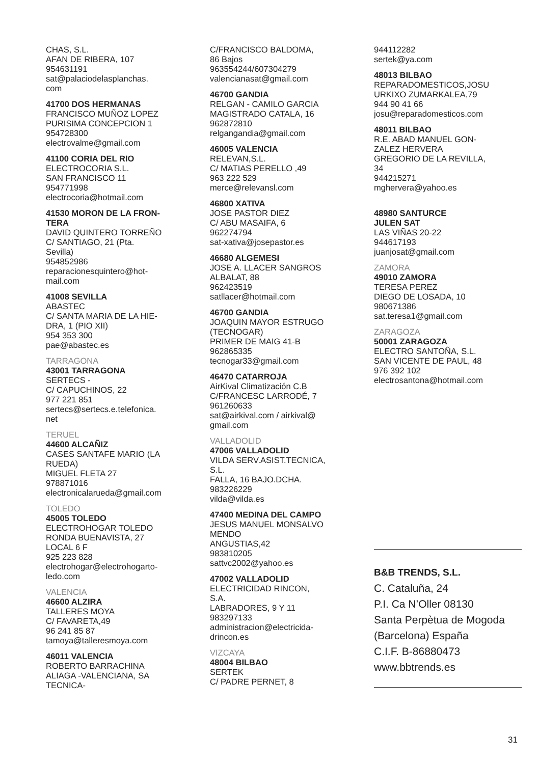CHAS, S.L.
AFAN DE RIBERA, 107
954631191
sat@palaciodelasplanchas.
com
41700 DOS HERMANAS
FRANCISCO MUÑOZ LOPEZ
PURISIMA CONCEPCION 1
954728300
electrovalme@gmail.com
41100 CORIA DEL RIO
ELECTROCORIA S.L.
SAN FRANCISCO 11
954771998
electrocoria@hotmail.com
41530 MORON DE LA FRON-
TERA
DAVID QUINTERO TORREÑO
C/ SANTIAGO, 21 (Pta.
Sevilla)
954852986
reparacionesquintero@hot-
mail.com
41008 SEVILLA
ABASTEC
C/ SANTA MARIA DE LA HIE-
DRA, 1 (PIO XII)
954 353 300
pae@abastec.es
TARRAGONA
43001 TARRAGONA
SERTECS -
C/ CAPUCHINOS, 22
977 221 851
sertecs@sertecs.e.telefonica.
net
TERUEL
44600 ALCAÑIZ
CASES SANTAFE MARIO (LA
RUEDA)
MIGUEL FLETA 27
978871016
electronicalarueda@gmail.com
TOLEDO
45005 TOLEDO
ELECTROHOGAR TOLEDO
RONDA BUENAVISTA, 27
LOCAL 6 F
925 223 828
electrohogar@electrohogarto-
ledo.com
VALENCIA
46600 ALZIRA
TALLERES MOYA
C/ FAVARETA,49
96 241 85 87
tamoya@talleresmoya.com
46011 VALENCIA
ROBERTO BARRACHINA
ALIAGA -VALENCIANA, SA
TECNICA-
C/FRANCISCO BALDOMA,
86 Bajos
963554244/607304279
valencianasat@gmail.com
46700 GANDIA
RELGAN - CAMILO GARCIA
MAGISTRADO CATALA, 16
962872810
relgangandia@gmail.com
46005 VALENCIA
RELEVAN,S.L.
C/ MATIAS PERELLO ,49
963 222 529
merce@relevansl.com
46800 XATIVA
JOSE PASTOR DIEZ
C/ ABU MASAIFA, 6
962274794
sat-xativa@josepastor.es
46680 ALGEMESI
JOSE A. LLACER SANGROS
ALBALAT, 88
962423519
satllacer@hotmail.com
46700 GANDIA
JOAQUIN MAYOR ESTRUGO
(TECNOGAR)
PRIMER DE MAIG 41-B
962865335
tecnogar33@gmail.com
46470 CATARROJA
AirKival Climatización C.B
C/FRANCESC LARRODÉ, 7
961260633
sat@airkival.com / airkival@
gmail.com
VALLADOLID
47006 VALLADOLID
VILDA SERV.ASIST.TECNICA,
S.L.
FALLA, 16 BAJO.DCHA.
983226229
vilda@vilda.es
47400 MEDINA DEL CAMPO
JESUS MANUEL MONSALVO
MENDO
ANGUSTIAS,42
983810205
sattvc2002@yahoo.es
47002 VALLADOLID
ELECTRICIDAD RINCON,
S.A.
LABRADORES, 9 Y 11
983297133
administracion@electricida-
drincon.es
VIZCAYA
48004 BILBAO
SERTEK
C/ PADRE PERNET, 8
944112282
sertek@ya.com
48013 BILBAO
REPARADOMESTICOS,JOSU
URKIXO ZUMARKALEA,79
944 90 41 66
josu@reparadomesticos.com
48011 BILBAO
R.E. ABAD MANUEL GON-
ZALEZ HERVERA
GREGORIO DE LA REVILLA,
34
944215271
mghervera@yahoo.es
48980 SANTURCE
JULEN SAT
LAS VIÑAS 20-22
944617193
juanjosat@gmail.com
ZAMORA
49010 ZAMORA
TERESA PEREZ
DIEGO DE LOSADA, 10
980671386
sat.teresa1@gmail.com
ZARAGOZA
50001 ZARAGOZA
ELECTRO SANTOÑA, S.L.
SAN VICENTE DE PAUL, 48
976 392 102
electrosantona@hotmail.com
B&B TRENDS, S.L.
C. Cataluña, 24
P.I. Ca N’Oller 08130
Santa Perpètua de Mogoda
(Barcelona) España
C.I.F. B-86880473
www.bbtrends.es
31